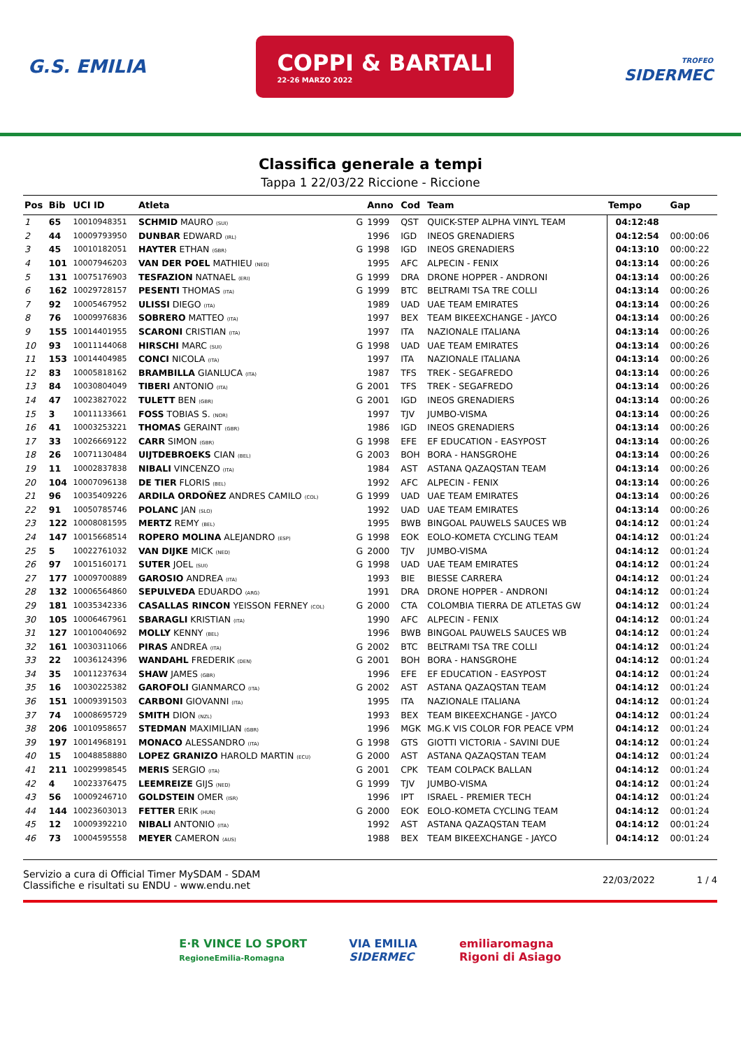G.S. EMILIA
COPPI & BARTALI
22-26 MARZO 2022
TROFEO
SIDERMEC
Classifica generale a tempi
Tappa 1 22/03/22 Riccione - Riccione
| Pos | Bib | UCI ID | Atleta | | Anno | Cod | Team | Tempo | Gap |
| --- | --- | --- | --- | --- | --- | --- | --- | --- | --- |
| 1 | 65 | 10010948351 | SCHMID MAURO (SUI) | G | 1999 | QST | QUICK-STEP ALPHA VINYL TEAM | 04:12:48 | |
| 2 | 44 | 10009793950 | DUNBAR EDWARD (IRL) | | 1996 | IGD | INEOS GRENADIERS | 04:12:54 | 00:00:06 |
| 3 | 45 | 10010182051 | HAYTER ETHAN (GBR) | G | 1998 | IGD | INEOS GRENADIERS | 04:13:10 | 00:00:22 |
| 4 | 101 | 10007946203 | VAN DER POEL MATHIEU (NED) | | 1995 | AFC | ALPECIN - FENIX | 04:13:14 | 00:00:26 |
| 5 | 131 | 10075176903 | TESFAZION NATNAEL (ERI) | G | 1999 | DRA | DRONE HOPPER - ANDRONI | 04:13:14 | 00:00:26 |
| 6 | 162 | 10029728157 | PESENTI THOMAS (ITA) | G | 1999 | BTC | BELTRAMI TSA TRE COLLI | 04:13:14 | 00:00:26 |
| 7 | 92 | 10005467952 | ULISSI DIEGO (ITA) | | 1989 | UAD | UAE TEAM EMIRATES | 04:13:14 | 00:00:26 |
| 8 | 76 | 10009976836 | SOBRERO MATTEO (ITA) | | 1997 | BEX | TEAM BIKEEXCHANGE - JAYCO | 04:13:14 | 00:00:26 |
| 9 | 155 | 10014401955 | SCARONI CRISTIAN (ITA) | | 1997 | ITA | NAZIONALE ITALIANA | 04:13:14 | 00:00:26 |
| 10 | 93 | 10011144068 | HIRSCHI MARC (SUI) | G | 1998 | UAD | UAE TEAM EMIRATES | 04:13:14 | 00:00:26 |
| 11 | 153 | 10014404985 | CONCI NICOLA (ITA) | | 1997 | ITA | NAZIONALE ITALIANA | 04:13:14 | 00:00:26 |
| 12 | 83 | 10005818162 | BRAMBILLA GIANLUCA (ITA) | | 1987 | TFS | TREK - SEGAFREDO | 04:13:14 | 00:00:26 |
| 13 | 84 | 10030804049 | TIBERI ANTONIO (ITA) | G | 2001 | TFS | TREK - SEGAFREDO | 04:13:14 | 00:00:26 |
| 14 | 47 | 10023827022 | TULETT BEN (GBR) | G | 2001 | IGD | INEOS GRENADIERS | 04:13:14 | 00:00:26 |
| 15 | 3 | 10011133661 | FOSS TOBIAS S. (NOR) | | 1997 | TJV | JUMBO-VISMA | 04:13:14 | 00:00:26 |
| 16 | 41 | 10003253221 | THOMAS GERAINT (GBR) | | 1986 | IGD | INEOS GRENADIERS | 04:13:14 | 00:00:26 |
| 17 | 33 | 10026669122 | CARR SIMON (GBR) | G | 1998 | EFE | EF EDUCATION - EASYPOST | 04:13:14 | 00:00:26 |
| 18 | 26 | 10071130484 | UIJTDEBROEKS CIAN (BEL) | G | 2003 | BOH | BORA - HANSGROHE | 04:13:14 | 00:00:26 |
| 19 | 11 | 10002837838 | NIBALI VINCENZO (ITA) | | 1984 | AST | ASTANA QAZAQSTAN TEAM | 04:13:14 | 00:00:26 |
| 20 | 104 | 10007096138 | DE TIER FLORIS (BEL) | | 1992 | AFC | ALPECIN - FENIX | 04:13:14 | 00:00:26 |
| 21 | 96 | 10035409226 | ARDILA ORDOÑEZ ANDRES CAMILO (COL) | G | 1999 | UAD | UAE TEAM EMIRATES | 04:13:14 | 00:00:26 |
| 22 | 91 | 10050785746 | POLANC JAN (SLO) | | 1992 | UAD | UAE TEAM EMIRATES | 04:13:14 | 00:00:26 |
| 23 | 122 | 10008081595 | MERTZ REMY (BEL) | | 1995 | BWB | BINGOAL PAUWELS SAUCES WB | 04:14:12 | 00:01:24 |
| 24 | 147 | 10015668514 | ROPERO MOLINA ALEJANDRO (ESP) | G | 1998 | EOK | EOLO-KOMETA CYCLING TEAM | 04:14:12 | 00:01:24 |
| 25 | 5 | 10022761032 | VAN DIJKE MICK (NED) | G | 2000 | TJV | JUMBO-VISMA | 04:14:12 | 00:01:24 |
| 26 | 97 | 10015160171 | SUTER JOEL (SUI) | G | 1998 | UAD | UAE TEAM EMIRATES | 04:14:12 | 00:01:24 |
| 27 | 177 | 10009700889 | GAROSIO ANDREA (ITA) | | 1993 | BIE | BIESSE CARRERA | 04:14:12 | 00:01:24 |
| 28 | 132 | 10006564860 | SEPULVEDA EDUARDO (ARG) | | 1991 | DRA | DRONE HOPPER - ANDRONI | 04:14:12 | 00:01:24 |
| 29 | 181 | 10035342336 | CASALLAS RINCON YEISSON FERNEY (COL) | G | 2000 | CTA | COLOMBIA TIERRA DE ATLETAS GW | 04:14:12 | 00:01:24 |
| 30 | 105 | 10006467961 | SBARAGLI KRISTIAN (ITA) | | 1990 | AFC | ALPECIN - FENIX | 04:14:12 | 00:01:24 |
| 31 | 127 | 10010040692 | MOLLY KENNY (BEL) | | 1996 | BWB | BINGOAL PAUWELS SAUCES WB | 04:14:12 | 00:01:24 |
| 32 | 161 | 10030311066 | PIRAS ANDREA (ITA) | G | 2002 | BTC | BELTRAMI TSA TRE COLLI | 04:14:12 | 00:01:24 |
| 33 | 22 | 10036124396 | WANDAHL FREDERIK (DEN) | G | 2001 | BOH | BORA - HANSGROHE | 04:14:12 | 00:01:24 |
| 34 | 35 | 10011237634 | SHAW JAMES (GBR) | | 1996 | EFE | EF EDUCATION - EASYPOST | 04:14:12 | 00:01:24 |
| 35 | 16 | 10030225382 | GAROFOLI GIANMARCO (ITA) | G | 2002 | AST | ASTANA QAZAQSTAN TEAM | 04:14:12 | 00:01:24 |
| 36 | 151 | 10009391503 | CARBONI GIOVANNI (ITA) | | 1995 | ITA | NAZIONALE ITALIANA | 04:14:12 | 00:01:24 |
| 37 | 74 | 10008695729 | SMITH DION (NZL) | | 1993 | BEX | TEAM BIKEEXCHANGE - JAYCO | 04:14:12 | 00:01:24 |
| 38 | 206 | 10010958657 | STEDMAN MAXIMILIAN (GBR) | | 1996 | MGK | MG.K VIS COLOR FOR PEACE VPM | 04:14:12 | 00:01:24 |
| 39 | 197 | 10014968191 | MONACO ALESSANDRO (ITA) | G | 1998 | GTS | GIOTTI VICTORIA - SAVINI DUE | 04:14:12 | 00:01:24 |
| 40 | 15 | 10048858880 | LOPEZ GRANIZO HAROLD MARTIN (ECU) | G | 2000 | AST | ASTANA QAZAQSTAN TEAM | 04:14:12 | 00:01:24 |
| 41 | 211 | 10029998545 | MERIS SERGIO (ITA) | G | 2001 | CPK | TEAM COLPACK BALLAN | 04:14:12 | 00:01:24 |
| 42 | 4 | 10023376475 | LEEMREIZE GIJS (NED) | G | 1999 | TJV | JUMBO-VISMA | 04:14:12 | 00:01:24 |
| 43 | 56 | 10009246710 | GOLDSTEIN OMER (ISR) | | 1996 | IPT | ISRAEL - PREMIER TECH | 04:14:12 | 00:01:24 |
| 44 | 144 | 10023603013 | FETTER ERIK (HUN) | G | 2000 | EOK | EOLO-KOMETA CYCLING TEAM | 04:14:12 | 00:01:24 |
| 45 | 12 | 10009392210 | NIBALI ANTONIO (ITA) | | 1992 | AST | ASTANA QAZAQSTAN TEAM | 04:14:12 | 00:01:24 |
| 46 | 73 | 10004595558 | MEYER CAMERON (AUS) | | 1988 | BEX | TEAM BIKEEXCHANGE - JAYCO | 04:14:12 | 00:01:24 |
Servizio a cura di Official Timer MySDAM - SDAM
Classifiche e risultati su ENDU - www.endu.net
22/03/2022 1 / 4
E·R VINCE LO SPORT
RegioneEmilia-Romagna
VIA EMILIA
SIDERMEC
emiliaromagna
Rigoni di Asiago